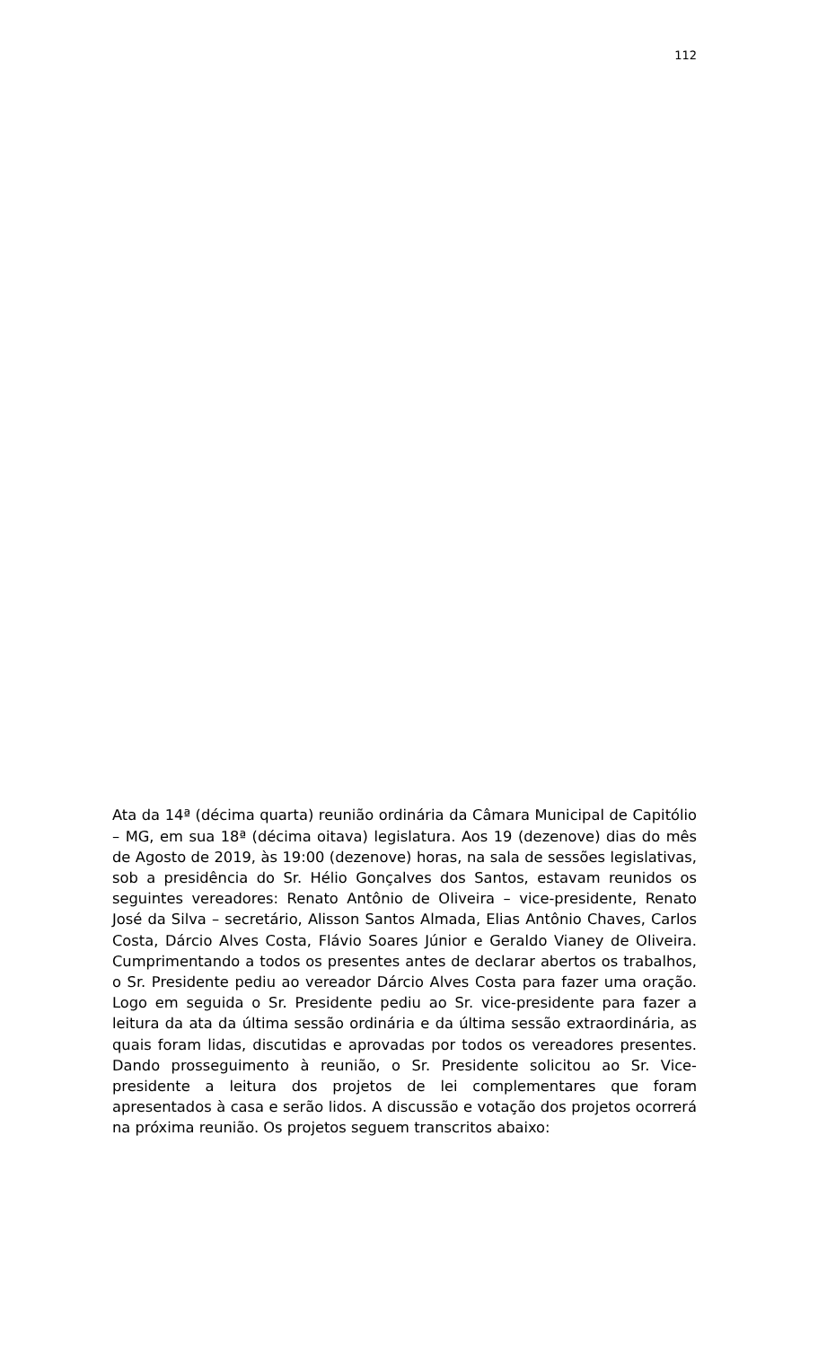112
Ata da 14ª (décima quarta) reunião ordinária da Câmara Municipal de Capitólio – MG, em sua 18ª (décima oitava) legislatura. Aos 19 (dezenove) dias do mês de Agosto de 2019, às 19:00 (dezenove) horas, na sala de sessões legislativas, sob a presidência do Sr. Hélio Gonçalves dos Santos, estavam reunidos os seguintes vereadores: Renato Antônio de Oliveira – vice-presidente, Renato José da Silva – secretário, Alisson Santos Almada, Elias Antônio Chaves, Carlos Costa, Dárcio Alves Costa, Flávio Soares Júnior e Geraldo Vianey de Oliveira. Cumprimentando a todos os presentes antes de declarar abertos os trabalhos, o Sr. Presidente pediu ao vereador Dárcio Alves Costa para fazer uma oração. Logo em seguida o Sr. Presidente pediu ao Sr. vice-presidente para fazer a leitura da ata da última sessão ordinária e da última sessão extraordinária, as quais foram lidas, discutidas e aprovadas por todos os vereadores presentes. Dando prosseguimento à reunião, o Sr. Presidente solicitou ao Sr. Vice-presidente a leitura dos projetos de lei complementares que foram apresentados à casa e serão lidos. A discussão e votação dos projetos ocorrerá na próxima reunião. Os projetos seguem transcritos abaixo: